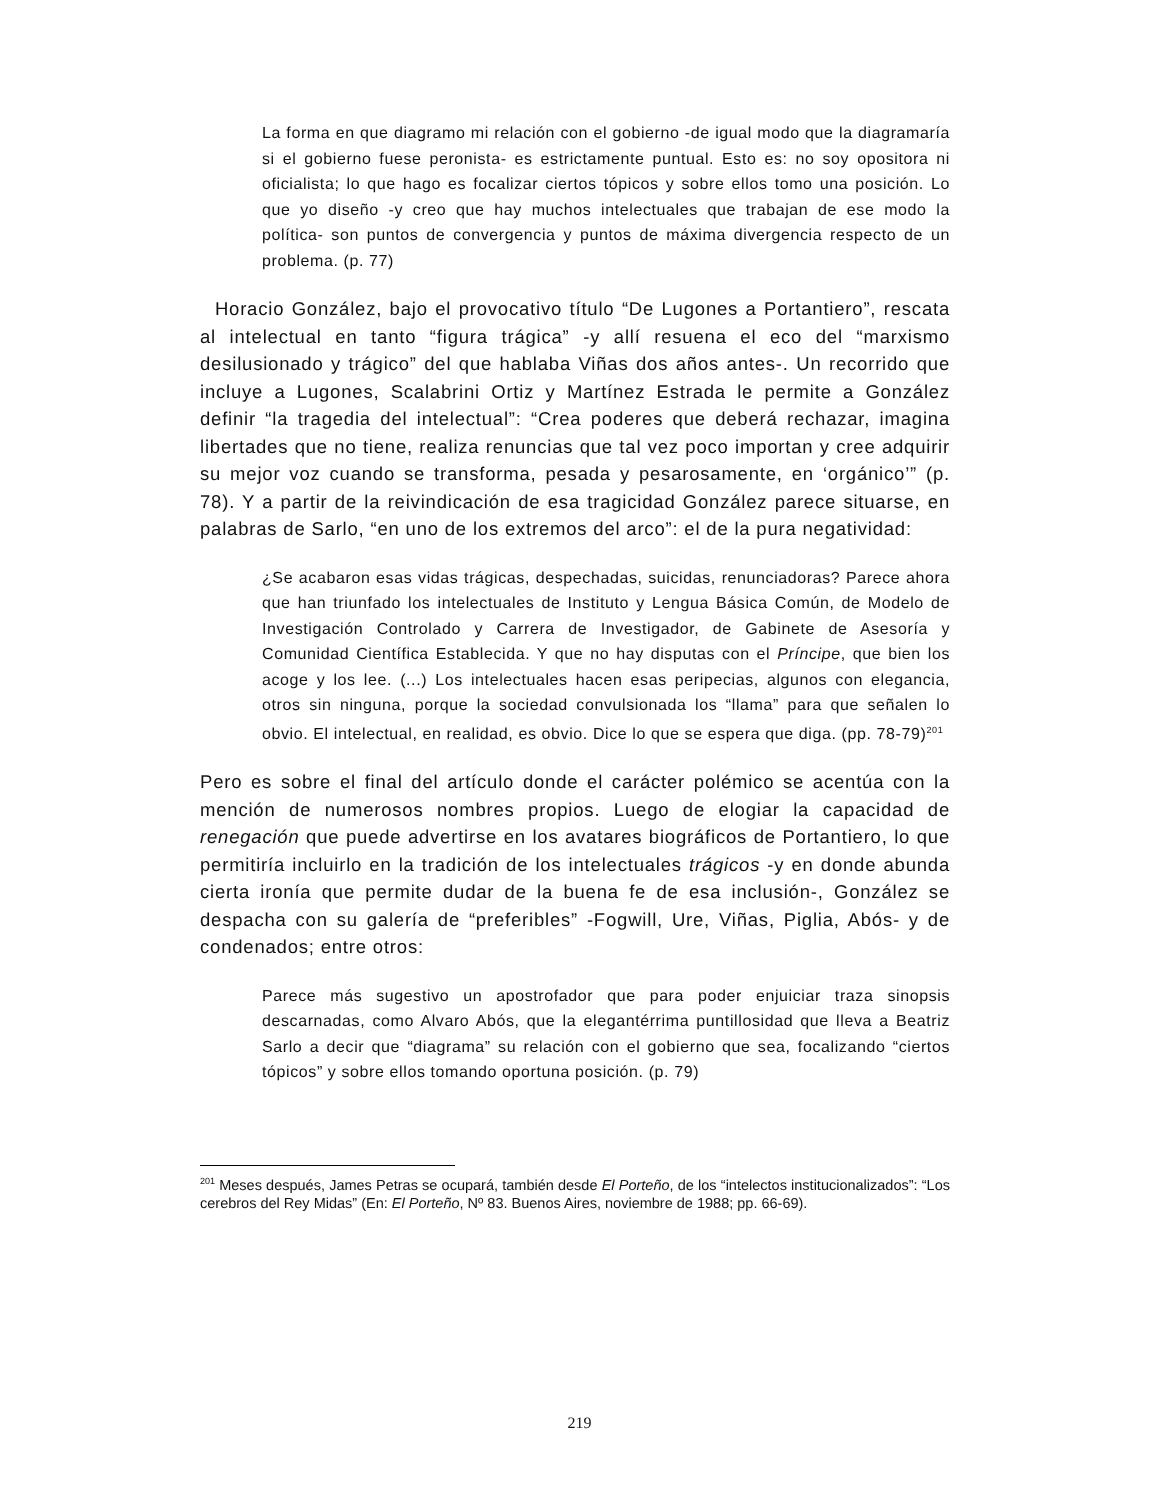La forma en que diagramo mi relación con el gobierno -de igual modo que la diagramaría si el gobierno fuese peronista- es estrictamente puntual. Esto es: no soy opositora ni oficialista; lo que hago es focalizar ciertos tópicos y sobre ellos tomo una posición. Lo que yo diseño -y creo que hay muchos intelectuales que trabajan de ese modo la política- son puntos de convergencia y puntos de máxima divergencia respecto de un problema. (p. 77)
Horacio González, bajo el provocativo título “De Lugones a Portantiero”, rescata al intelectual en tanto “figura trágica” -y allí resuena el eco del “marxismo desilusionado y trágico” del que hablaba Viñas dos años antes-. Un recorrido que incluye a Lugones, Scalabrini Ortiz y Martínez Estrada le permite a González definir “la tragedia del intelectual”: “Crea poderes que deberá rechazar, imagina libertades que no tiene, realiza renuncias que tal vez poco importan y cree adquirir su mejor voz cuando se transforma, pesada y pesarosamente, en ‘orgánico’” (p. 78). Y a partir de la reivindicación de esa tragicidad González parece situarse, en palabras de Sarlo, “en uno de los extremos del arco”: el de la pura negatividad:
¿Se acabaron esas vidas trágicas, despechadas, suicidas, renunciadoras? Parece ahora que han triunfado los intelectuales de Instituto y Lengua Básica Común, de Modelo de Investigación Controlado y Carrera de Investigador, de Gabinete de Asesoría y Comunidad Científica Establecida. Y que no hay disputas con el Príncipe, que bien los acoge y los lee. (...) Los intelectuales hacen esas peripecias, algunos con elegancia, otros sin ninguna, porque la sociedad convulsionada los “llama” para que señalen lo obvio. El intelectual, en realidad, es obvio. Dice lo que se espera que diga. (pp. 78-79)<sup>201</sup>
Pero es sobre el final del artículo donde el carácter polémico se acentúa con la mención de numerosos nombres propios. Luego de elogiar la capacidad de renegación que puede advertirse en los avatares biográficos de Portantiero, lo que permitiría incluirlo en la tradición de los intelectuales trágicos -y en donde abunda cierta ironía que permite dudar de la buena fe de esa inclusión-, González se despacha con su galería de “preferibles” -Fogwill, Ure, Viñas, Piglia, Abós- y de condenados; entre otros:
Parece más sugestivo un apostrofador que para poder enjuiciar traza sinopsis descarnadas, como Alvaro Abós, que la elegantérrima puntillosidad que lleva a Beatriz Sarlo a decir que “diagrama” su relación con el gobierno que sea, focalizando “ciertos tópicos” y sobre ellos tomando oportuna posición. (p. 79)
<sup>201</sup> Meses después, James Petras se ocupará, también desde El Porteño, de los “intelectos institucionalizados”: “Los cerebros del Rey Midas” (En: El Porteño, Nº 83. Buenos Aires, noviembre de 1988; pp. 66-69).
219